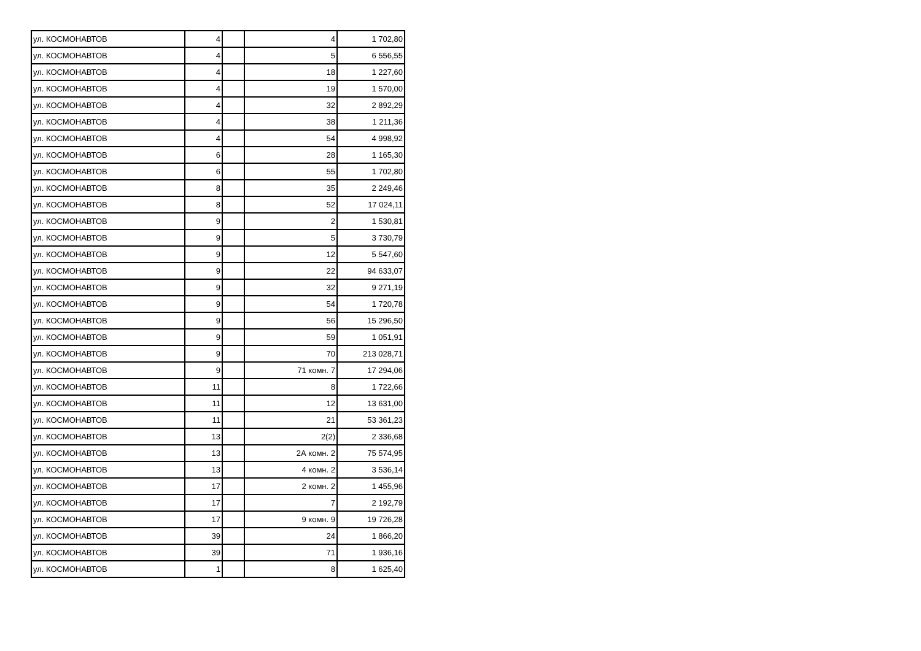| ул. КОСМОНАВТОВ | 4 | | 4 | 1 702,80 |
| ул. КОСМОНАВТОВ | 4 | | 5 | 6 556,55 |
| ул. КОСМОНАВТОВ | 4 | | 18 | 1 227,60 |
| ул. КОСМОНАВТОВ | 4 | | 19 | 1 570,00 |
| ул. КОСМОНАВТОВ | 4 | | 32 | 2 892,29 |
| ул. КОСМОНАВТОВ | 4 | | 38 | 1 211,36 |
| ул. КОСМОНАВТОВ | 4 | | 54 | 4 998,92 |
| ул. КОСМОНАВТОВ | 6 | | 28 | 1 165,30 |
| ул. КОСМОНАВТОВ | 6 | | 55 | 1 702,80 |
| ул. КОСМОНАВТОВ | 8 | | 35 | 2 249,46 |
| ул. КОСМОНАВТОВ | 8 | | 52 | 17 024,11 |
| ул. КОСМОНАВТОВ | 9 | | 2 | 1 530,81 |
| ул. КОСМОНАВТОВ | 9 | | 5 | 3 730,79 |
| ул. КОСМОНАВТОВ | 9 | | 12 | 5 547,60 |
| ул. КОСМОНАВТОВ | 9 | | 22 | 94 633,07 |
| ул. КОСМОНАВТОВ | 9 | | 32 | 9 271,19 |
| ул. КОСМОНАВТОВ | 9 | | 54 | 1 720,78 |
| ул. КОСМОНАВТОВ | 9 | | 56 | 15 296,50 |
| ул. КОСМОНАВТОВ | 9 | | 59 | 1 051,91 |
| ул. КОСМОНАВТОВ | 9 | | 70 | 213 028,71 |
| ул. КОСМОНАВТОВ | 9 | | 71 комн. 7 | 17 294,06 |
| ул. КОСМОНАВТОВ | 11 | | 8 | 1 722,66 |
| ул. КОСМОНАВТОВ | 11 | | 12 | 13 631,00 |
| ул. КОСМОНАВТОВ | 11 | | 21 | 53 361,23 |
| ул. КОСМОНАВТОВ | 13 | | 2(2) | 2 336,68 |
| ул. КОСМОНАВТОВ | 13 | | 2А комн. 2 | 75 574,95 |
| ул. КОСМОНАВТОВ | 13 | | 4 комн. 2 | 3 536,14 |
| ул. КОСМОНАВТОВ | 17 | | 2 комн. 2 | 1 455,96 |
| ул. КОСМОНАВТОВ | 17 | | 7 | 2 192,79 |
| ул. КОСМОНАВТОВ | 17 | | 9 комн. 9 | 19 726,28 |
| ул. КОСМОНАВТОВ | 39 | | 24 | 1 866,20 |
| ул. КОСМОНАВТОВ | 39 | | 71 | 1 936,16 |
| ул. КОСМОНАВТОВ | 1 | | 8 | 1 625,40 |